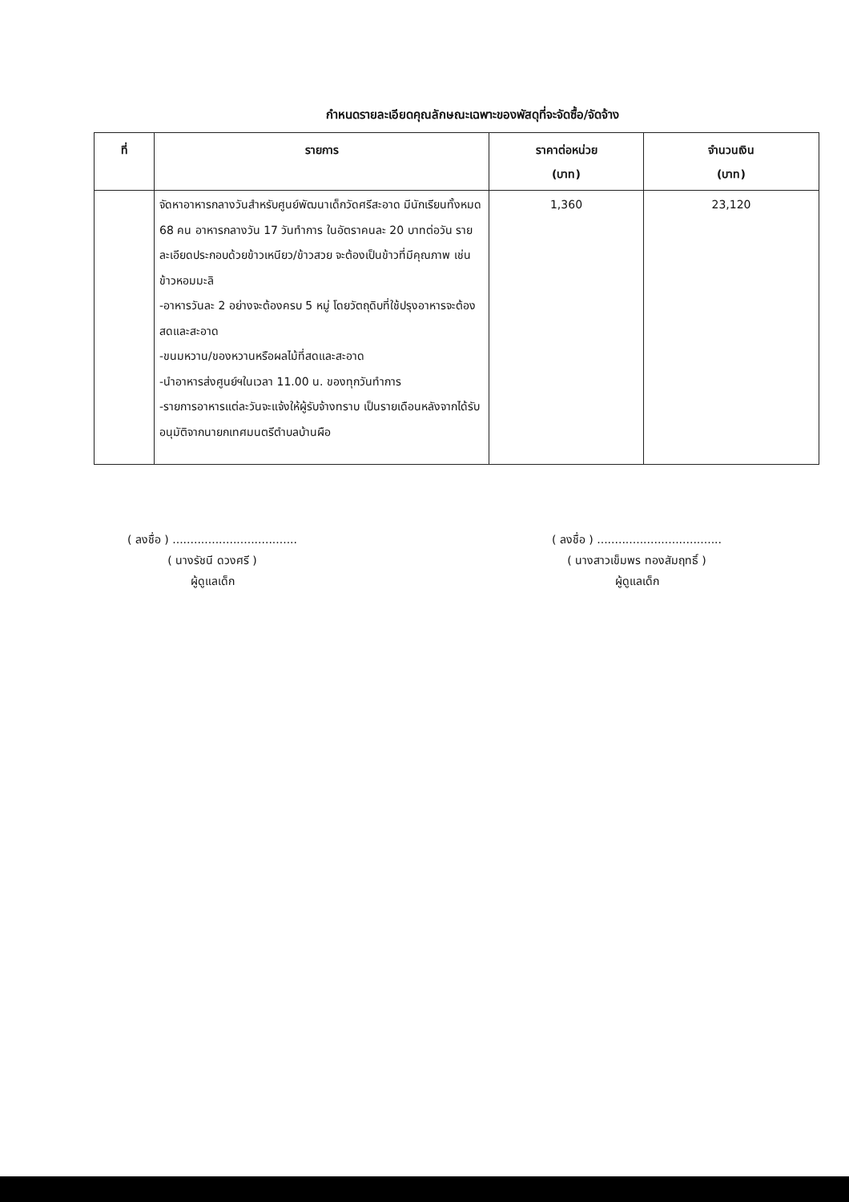กำหนดรายละเอียดคุณลักษณะเฉพาะของพัสดุที่จะจัดซื้อ/จัดจ้าง
| ที่ | รายการ | ราคาต่อหน่วย (บาท) | จำนวนเงิน (บาท) |
| --- | --- | --- | --- |
| | จัดหาอาหารกลางวันสำหรับศูนย์พัฒนาเด็กวัดศรีสะอาด มีนักเรียนทั้งหมด 68 คน อาหารกลางวัน 17 วันทำการ ในอัตราคนละ 20 บาทต่อวัน รายละเอียดประกอบด้วยข้าวเหนียว/ข้าวสวย จะต้องเป็นข้าวที่มีคุณภาพ เช่น ข้าวหอมมะลิ -อาหารวันละ 2 อย่างจะต้องครบ 5 หมู่ โดยวัตถุดิบที่ใช้ปรุงอาหารจะต้องสดและสะอาด -ขนมหวาน/ของหวานหรือผลไม้ที่สดและสะอาด -นำอาหารส่งศูนย์ฯในเวลา 11.00 น. ของทุกวันทำการ -รายการอาหารแต่ละวันจะแจ้งให้ผู้รับจ้างทราบ เป็นรายเดือนหลังจากได้รับอนุมัติจากนายกเทศมนตรีตำบลบ้านผือ | 1,360 | 23,120 |
( ลงชื่อ ) ...................................
( นางรัชนี ดวงศรี )
ผู้ดูแลเด็ก
( ลงชื่อ ) ...................................
( นางสาวเข็มพร ทองสัมฤทธิ์ )
ผู้ดูแลเด็ก